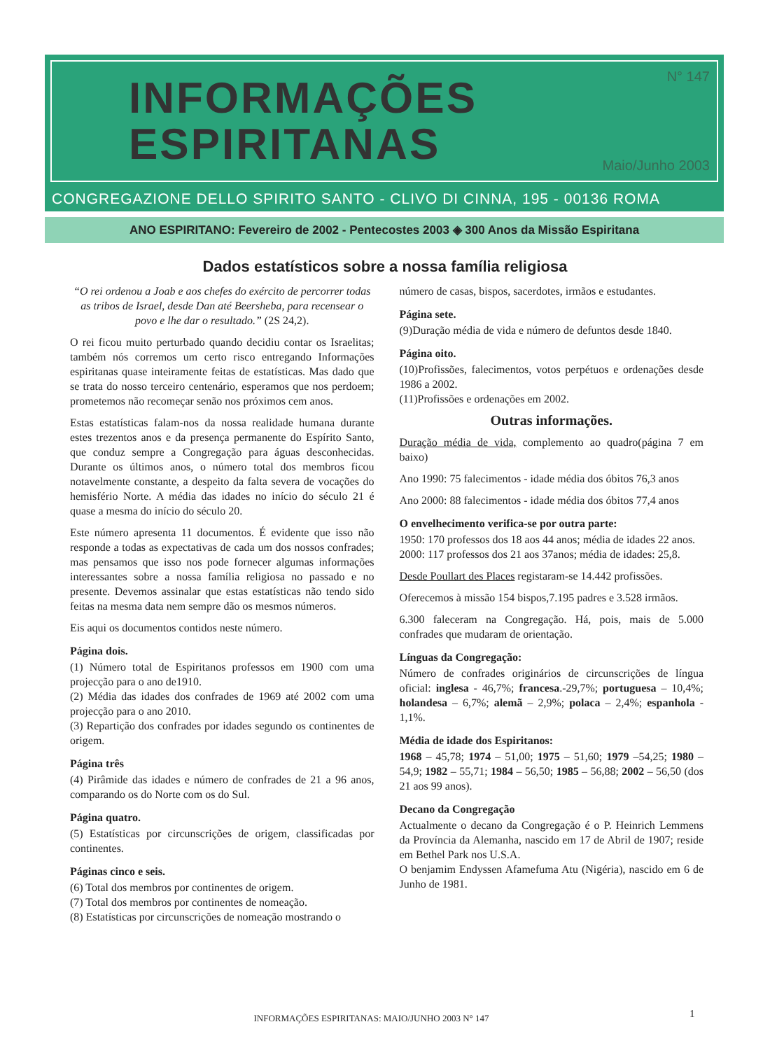INFORMAÇÕES
ESPIRITANAS
N° 147
Maio/Junho 2003
CONGREGAZIONE DELLO SPIRITO SANTO - CLIVO DI CINNA, 195 - 00136 ROMA
ANO ESPIRITANO: Fevereiro de 2002 - Pentecostes 2003 ◈ 300 Anos da Missão Espiritana
Dados estatísticos sobre a nossa família religiosa
“O rei ordenou a Joab e aos chefes do exército de percorrer todas as tribos de Israel, desde Dan até Beersheba, para recensear o povo e lhe dar o resultado.” (2S 24,2).
O rei ficou muito perturbado quando decidiu contar os Israelitas; também nós corremos um certo risco entregando Informações espiritanas quase inteiramente feitas de estatísticas. Mas dado que se trata do nosso terceiro centenário, esperamos que nos perdoem; prometemos não recomeçar senão nos próximos cem anos.
Estas estatísticas falam-nos da nossa realidade humana durante estes trezentos anos e da presença permanente do Espírito Santo, que conduz sempre a Congregação para águas desconhecidas. Durante os últimos anos, o número total dos membros ficou notavelmente constante, a despeito da falta severa de vocações do hemisfério Norte. A média das idades no início do século 21 é quase a mesma do início do século 20.
Este número apresenta 11 documentos. É evidente que isso não responde a todas as expectativas de cada um dos nossos confrades; mas pensamos que isso nos pode fornecer algumas informações interessantes sobre a nossa família religiosa no passado e no presente. Devemos assinalar que estas estatísticas não tendo sido feitas na mesma data nem sempre dão os mesmos números.
Eis aqui os documentos contidos neste número.
Página dois.
(1) Número total de Espiritanos professos em 1900 com uma projecção para o ano de1910.
(2) Média das idades dos confrades de 1969 até 2002 com uma projecção para o ano 2010.
(3) Repartição dos confrades por idades segundo os continentes de origem.
Página três
(4) Pirâmide das idades e número de confrades de 21 a 96 anos, comparando os do Norte com os do Sul.
Página quatro.
(5) Estatísticas por circunscrições de origem, classificadas por continentes.
Páginas cinco e seis.
(6) Total dos membros por continentes de origem.
(7) Total dos membros por continentes de nomeação.
(8) Estatísticas por circunscrições de nomeação mostrando o
número de casas, bispos, sacerdotes, irmãos e estudantes.
Página sete.
(9)Duração média de vida e número de defuntos desde 1840.
Página oito.
(10)Profissões, falecimentos, votos perpétuos e ordenações desde 1986 a 2002.
(11)Profissões e ordenações em 2002.
Outras informações.
Duração média de vida, complemento ao quadro(página 7 em baixo)
Ano 1990: 75 falecimentos - idade média dos óbitos 76,3 anos
Ano 2000: 88 falecimentos - idade média dos óbitos 77,4 anos
O envelhecimento verifica-se por outra parte:
1950: 170 professos dos 18 aos 44 anos; média de idades 22 anos.
2000: 117 professos dos 21 aos 37anos; média de idades: 25,8.
Desde Poullart des Places registaram-se 14.442 profissões.
Oferecemos à missão 154 bispos,7.195 padres e 3.528 irmãos.
6.300 faleceram na Congregação. Há, pois, mais de 5.000 confrades que mudaram de orientação.
Línguas da Congregação:
Número de confrades originários de circunscrições de língua oficial: inglesa - 46,7%; francesa.-29,7%; portuguesa – 10,4%; holandesa – 6,7%; alemã – 2,9%; polaca – 2,4%; espanhola - 1,1%.
Média de idade dos Espiritanos:
1968 – 45,78; 1974 – 51,00; 1975 – 51,60; 1979 –54,25; 1980 –54,9; 1982 – 55,71; 1984 – 56,50; 1985 – 56,88; 2002 – 56,50 (dos 21 aos 99 anos).
Decano da Congregação
Actualmente o decano da Congregação é o P. Heinrich Lemmens da Província da Alemanha, nascido em 17 de Abril de 1907; reside em Bethel Park nos U.S.A.
O benjamim Endyssen Afamefuma Atu (Nigéria), nascido em 6 de Junho de 1981.
INFORMAÇÕES ESPIRITANAS: MAIO/JUNHO 2003 N° 147 1